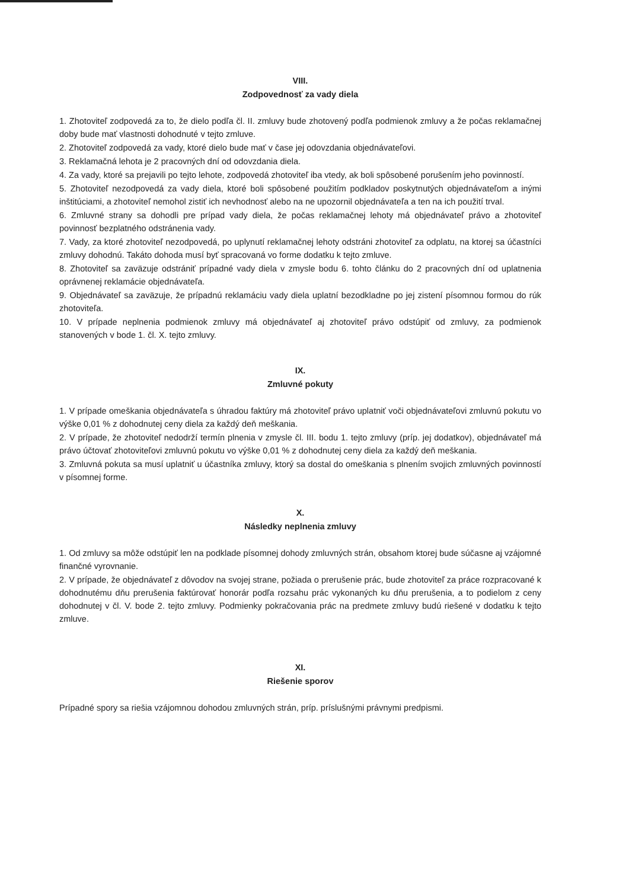VIII.
Zodpovednosť za vady diela
1. Zhotoviteľ zodpovedá za to, že dielo podľa čl. II. zmluvy bude zhotovený podľa podmienok zmluvy a že počas reklamačnej doby bude mať vlastnosti dohodnuté v tejto zmluve.
2. Zhotoviteľ zodpovedá za vady, ktoré dielo bude mať v čase jej odovzdania objednávateľovi.
3. Reklamačná lehota je 2 pracovných dní od odovzdania diela.
4. Za vady, ktoré sa prejavili po tejto lehote, zodpovedá zhotoviteľ iba vtedy, ak boli spôsobené porušením jeho povinností.
5. Zhotoviteľ nezodpovedá za vady diela, ktoré boli spôsobené použitím podkladov poskytnutých objednávateľom a inými inštitúciami, a zhotoviteľ nemohol zistiť ich nevhodnosť alebo na ne upozornil objednávateľa a ten na ich použití trval.
6. Zmluvné strany sa dohodli pre prípad vady diela, že počas reklamačnej lehoty má objednávateľ právo a zhotoviteľ povinnosť bezplatného odstránenia vady.
7. Vady, za ktoré zhotoviteľ nezodpovedá, po uplynutí reklamačnej lehoty odstráni zhotoviteľ za odplatu, na ktorej sa účastníci zmluvy dohodnú. Takáto dohoda musí byť spracovaná vo forme dodatku k tejto zmluve.
8. Zhotoviteľ sa zaväzuje odstrániť prípadné vady diela v zmysle bodu 6. tohto článku do 2 pracovných dní od uplatnenia oprávnenej reklamácie objednávateľa.
9. Objednávateľ sa zaväzuje, že prípadnú reklamáciu vady diela uplatní bezodkladne po jej zistení písomnou formou do rúk zhotoviteľa.
10. V prípade neplnenia podmienok zmluvy má objednávateľ aj zhotoviteľ právo odstúpiť od zmluvy, za podmienok stanovených v bode 1. čl. X. tejto zmluvy.
IX.
Zmluvné pokuty
1. V prípade omeškania objednávateľa s úhradou faktúry má zhotoviteľ právo uplatniť voči objednávateľovi zmluvnú pokutu vo výške 0,01 % z dohodnutej ceny diela za každý deň meškania.
2. V prípade, že zhotoviteľ nedodrží termín plnenia v zmysle čl. III. bodu 1. tejto zmluvy (príp. jej dodatkov), objednávateľ má právo účtovať zhotoviteľovi zmluvnú pokutu vo výške 0,01 % z dohodnutej ceny diela za každý deň meškania.
3. Zmluvná pokuta sa musí uplatniť u účastníka zmluvy, ktorý sa dostal do omeškania s plnením svojich zmluvných povinností v písomnej forme.
X.
Následky neplnenia zmluvy
1. Od zmluvy sa môže odstúpiť len na podklade písomnej dohody zmluvných strán, obsahom ktorej bude súčasne aj vzájomné finančné vyrovnanie.
2. V prípade, že objednávateľ z dôvodov na svojej strane, požiada o prerušenie prác, bude zhotoviteľ za práce rozpracované k dohodnutému dňu prerušenia faktúrovať honorár podľa rozsahu prác vykonaných ku dňu prerušenia, a to podielom z ceny dohodnutej v čl. V. bode 2. tejto zmluvy. Podmienky pokračovania prác na predmete zmluvy budú riešené v dodatku k tejto zmluve.
XI.
Riešenie sporov
Prípadné spory sa riešia vzájomnou dohodou zmluvných strán, príp. príslušnými právnymi predpismi.